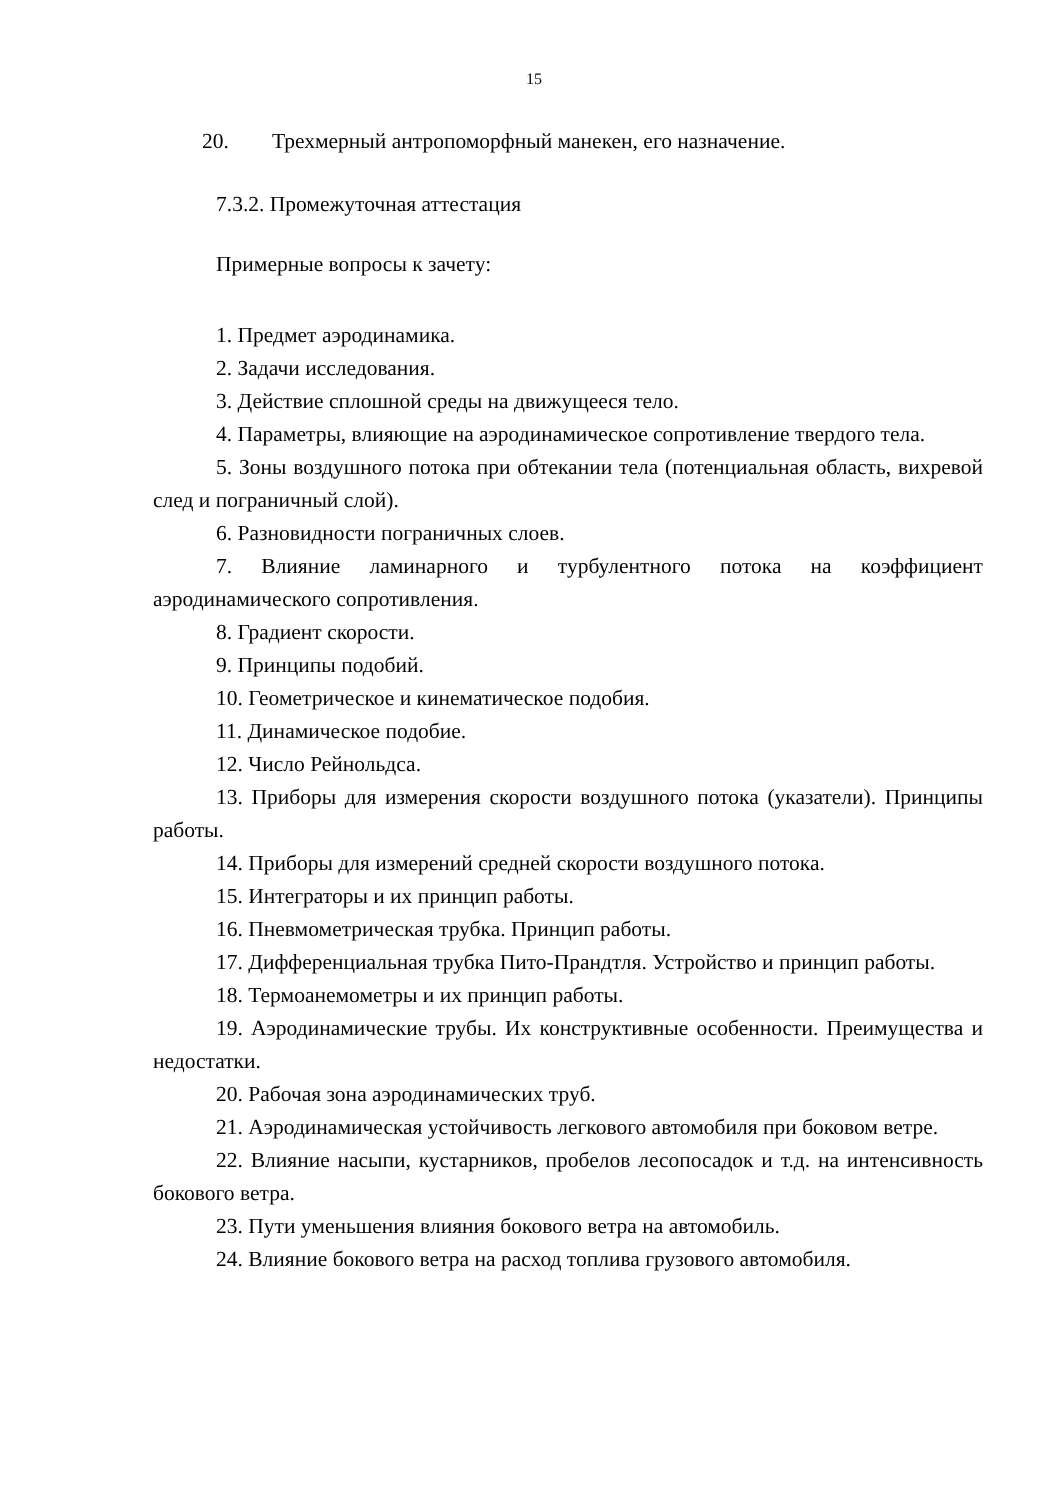15
20. Трехмерный антропоморфный манекен, его назначение.
7.3.2. Промежуточная аттестация
Примерные вопросы к зачету:
1. Предмет аэродинамика.
2. Задачи исследования.
3. Действие сплошной среды на движущееся тело.
4. Параметры, влияющие на аэродинамическое сопротивление твердого тела.
5. Зоны воздушного потока при обтекании тела (потенциальная область, вихревой след и пограничный слой).
6. Разновидности пограничных слоев.
7. Влияние ламинарного и турбулентного потока на коэффициент аэродинамического сопротивления.
8. Градиент скорости.
9. Принципы подобий.
10. Геометрическое и кинематическое подобия.
11. Динамическое подобие.
12. Число Рейнольдса.
13. Приборы для измерения скорости воздушного потока (указатели). Принципы работы.
14. Приборы для измерений средней скорости воздушного потока.
15. Интеграторы и их принцип работы.
16. Пневмометрическая трубка. Принцип работы.
17. Дифференциальная трубка Пито-Прандтля. Устройство и принцип работы.
18. Термоанемометры и их принцип работы.
19. Аэродинамические трубы. Их конструктивные особенности. Преимущества и недостатки.
20. Рабочая зона аэродинамических труб.
21. Аэродинамическая устойчивость легкового автомобиля при боковом ветре.
22. Влияние насыпи, кустарников, пробелов лесопосадок и т.д. на интенсивность бокового ветра.
23. Пути уменьшения влияния бокового ветра на автомобиль.
24. Влияние бокового ветра на расход топлива грузового автомобиля.